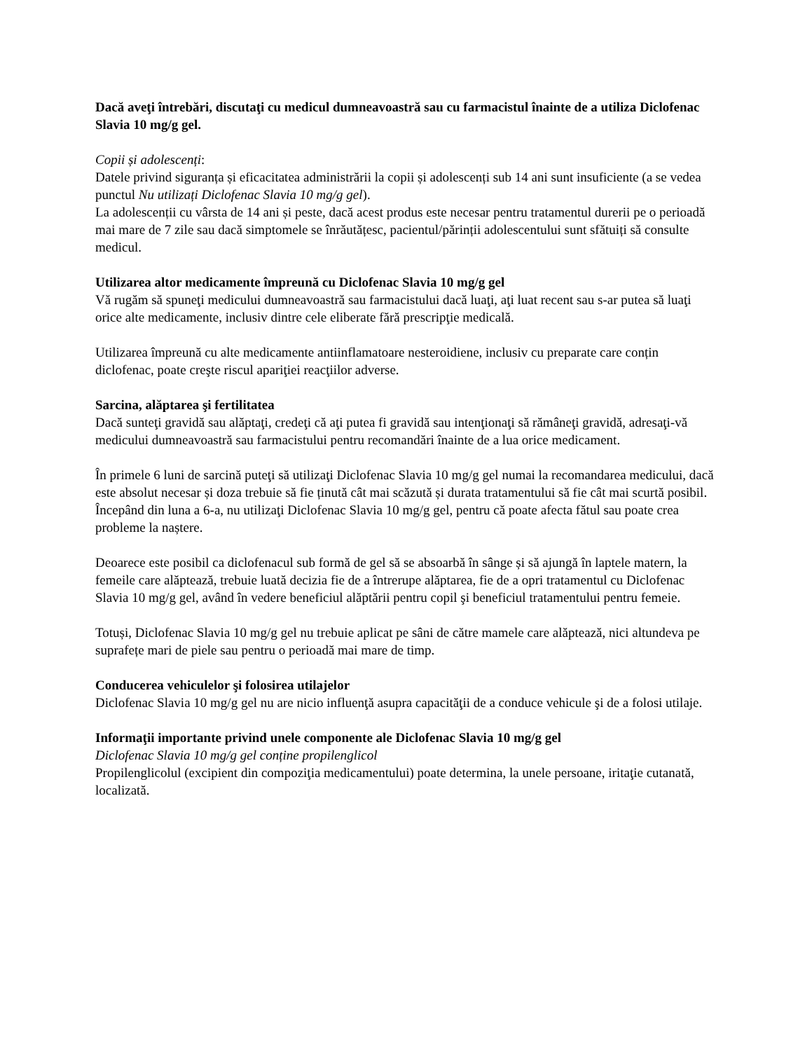Dacă aveţi întrebări, discutaţi cu medicul dumneavoastră sau cu farmacistul înainte de a utiliza Diclofenac Slavia 10 mg/g gel.
Copii și adolescenți:
Datele privind siguranța și eficacitatea administrării la copii și adolescenți sub 14 ani sunt insuficiente (a se vedea punctul Nu utilizați Diclofenac Slavia 10 mg/g gel).
La adolescenții cu vârsta de 14 ani și peste, dacă acest produs este necesar pentru tratamentul durerii pe o perioadă mai mare de 7 zile sau dacă simptomele se înrăutățesc, pacientul/părinții adolescentului sunt sfătuiți să consulte medicul.
Utilizarea altor medicamente împreună cu Diclofenac Slavia 10 mg/g gel
Vă rugăm să spuneţi medicului dumneavoastră sau farmacistului dacă luaţi, aţi luat recent sau s-ar putea să luaţi orice alte medicamente, inclusiv dintre cele eliberate fără prescripţie medicală.
Utilizarea împreună cu alte medicamente antiinflamatoare nesteroidiene, inclusiv cu preparate care conțin diclofenac, poate creşte riscul apariţiei reacţiilor adverse.
Sarcina, alăptarea şi fertilitatea
Dacă sunteţi gravidă sau alăptaţi, credeţi că aţi putea fi gravidă sau intenţionaţi să rămâneţi gravidă, adresaţi-vă medicului dumneavoastră sau farmacistului pentru recomandări înainte de a lua orice medicament.
În primele 6 luni de sarcină puteţi să utilizaţi Diclofenac Slavia 10 mg/g gel numai la recomandarea medicului, dacă este absolut necesar și doza trebuie să fie ținută cât mai scăzută și durata tratamentului să fie cât mai scurtă posibil. Începând din luna a 6-a, nu utilizaţi Diclofenac Slavia 10 mg/g gel, pentru că poate afecta fătul sau poate crea probleme la naștere.
Deoarece este posibil ca diclofenacul sub formă de gel să se absoarbă în sânge și să ajungă în laptele matern, la femeile care alăptează, trebuie luată decizia fie de a întrerupe alăptarea, fie de a opri tratamentul cu Diclofenac Slavia 10 mg/g gel, având în vedere beneficiul alăptării pentru copil şi beneficiul tratamentului pentru femeie.
Totuși, Diclofenac Slavia 10 mg/g gel nu trebuie aplicat pe sâni de către mamele care alăptează, nici altundeva pe suprafețe mari de piele sau pentru o perioadă mai mare de timp.
Conducerea vehiculelor şi folosirea utilajelor
Diclofenac Slavia 10 mg/g gel nu are nicio influenţă asupra capacităţii de a conduce vehicule şi de a folosi utilaje.
Informaţii importante privind unele componente ale Diclofenac Slavia 10 mg/g gel
Diclofenac Slavia 10 mg/g gel conține propilenglicol
Propilenglicolul (excipient din compoziţia medicamentului) poate determina, la unele persoane, iritaţie cutanată, localizată.